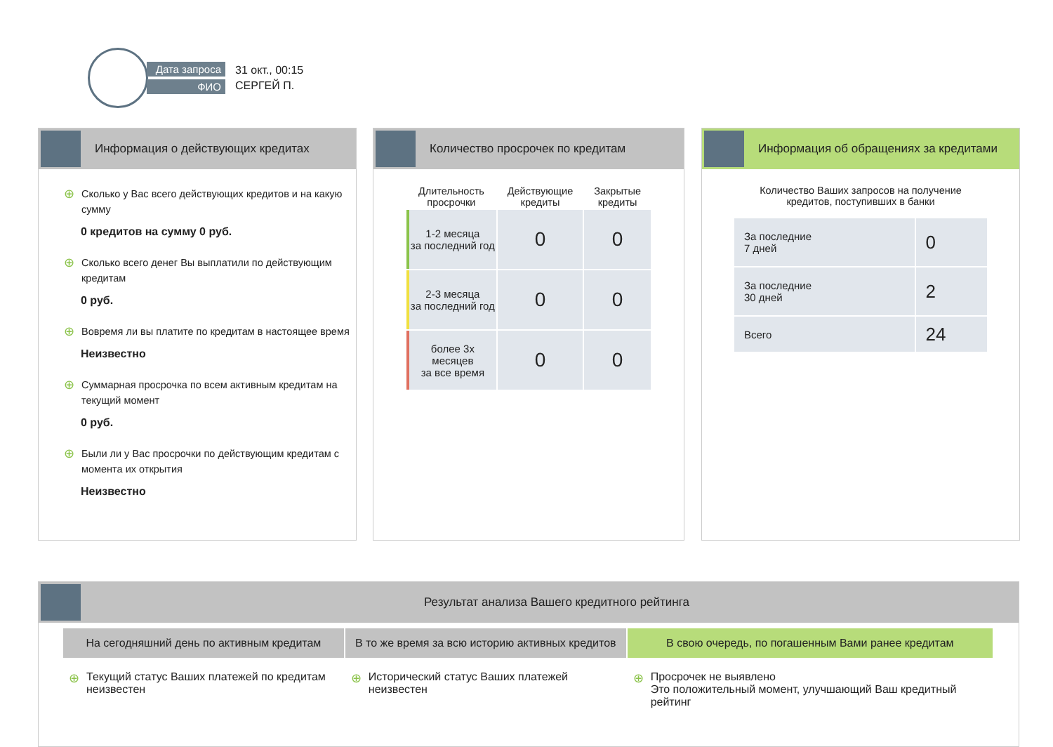Дата запроса
ФИО
31 окт., 00:15
СЕРГЕЙ П.
Информация о действующих кредитах
⊕ Сколько у Вас всего действующих кредитов и на какую сумму
0 кредитов на сумму 0 руб.
⊕ Сколько всего денег Вы выплатили по действующим кредитам
0 руб.
⊕ Вовремя ли вы платите по кредитам в настоящее время
Неизвестно
⊕ Суммарная просрочка по всем активным кредитам на текущий момент
0 руб.
⊕ Были ли у Вас просрочки по действующим кредитам с момента их открытия
Неизвестно
Количество просрочек по кредитам
| Длительность просрочки | Действующие кредиты | Закрытые кредиты |
| --- | --- | --- |
| 1-2 месяца за последний год | 0 | 0 |
| 2-3 месяца за последний год | 0 | 0 |
| более 3х месяцев за все время | 0 | 0 |
Информация об обращениях за кредитами
Количество Ваших запросов на получение
кредитов, поступивших в банки
| За последние 7 дней | 0 |
| За последние 30 дней | 2 |
| Всего | 24 |
Результат анализа Вашего кредитного рейтинга
На сегодняшний день по активным кредитам
⊕ Текущий статус Ваших платежей по кредитам неизвестен
В то же время за всю историю активных кредитов
⊕ Исторический статус Ваших платежей неизвестен
В свою очередь, по погашенным Вами ранее кредитам
⊕ Просрочек не выявлено
Это положительный момент, улучшающий Ваш кредитный рейтинг